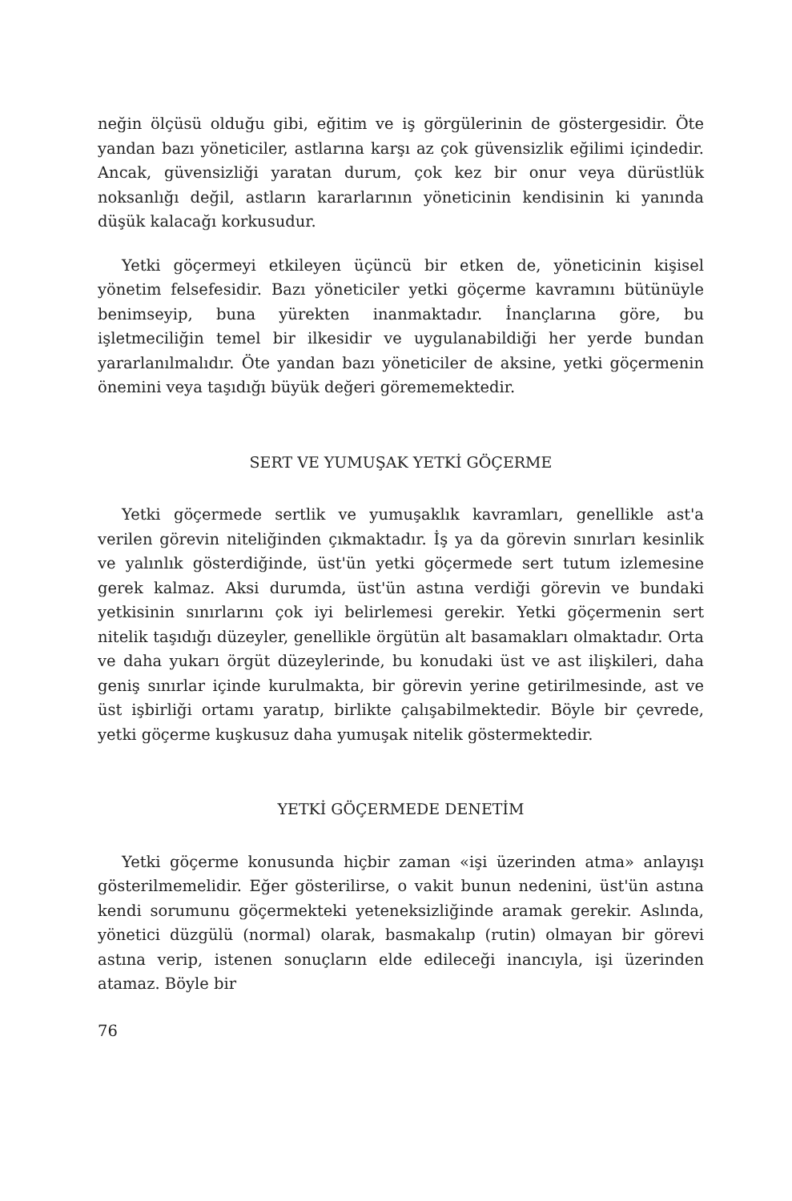neğin ölçüsü olduğu gibi, eğitim ve iş görgülerinin de göstergesidir. Öte yandan bazı yöneticiler, astlarına karşı az çok güvensizlik eğilimi içindedir. Ancak, güvensizliği yaratan durum, çok kez bir onur veya dürüstlük noksanlığı değil, astların kararlarının yöneticinin kendisinin ki yanında düşük kalacağı korkusudur.
Yetki göçermeyi etkileyen üçüncü bir etken de, yöneticinin kişisel yönetim felsefesidir. Bazı yöneticiler yetki göçerme kavramını bütünüyle benimseyip, buna yürekten inanmaktadır. İnançlarına göre, bu işletmeciliğin temel bir ilkesidir ve uygulanabildiği her yerde bundan yararlanılmalıdır. Öte yandan bazı yöneticiler de aksine, yetki göçermenin önemini veya taşıdığı büyük değeri görememektedir.
SERT VE YUMUŞAK YETKİ GÖÇERME
Yetki göçermede sertlik ve yumuşaklık kavramları, genellikle ast'a verilen görevin niteliğinden çıkmaktadır. İş ya da görevin sınırları kesinlik ve yalınlık gösterdiğinde, üst'ün yetki göçermede sert tutum izlemesine gerek kalmaz. Aksi durumda, üst'ün astına verdiği görevin ve bundaki yetkisinin sınırlarını çok iyi belirlemesi gerekir. Yetki göçermenin sert nitelik taşıdığı düzeyler, genellikle örgütün alt basamakları olmaktadır. Orta ve daha yukarı örgüt düzeylerinde, bu konudaki üst ve ast ilişkileri, daha geniş sınırlar içinde kurulmakta, bir görevin yerine getirilmesinde, ast ve üst işbirliği ortamı yaratıp, birlikte çalışabilmektedir. Böyle bir çevrede, yetki göçerme kuşkusuz daha yumuşak nitelik göstermektedir.
YETKİ GÖÇERMEDE DENETİM
Yetki göçerme konusunda hiçbir zaman «işi üzerinden atma» anlayışı gösterilmemelidir. Eğer gösterilirse, o vakit bunun nedenini, üst'ün astına kendi sorumunu göçermekteki yeteneksizliğinde aramak gerekir. Aslında, yönetici düzgülü (normal) olarak, basmakalıp (rutin) olmayan bir görevi astına verip, istenen sonuçların elde edileceği inancıyla, işi üzerinden atamaz. Böyle bir
76